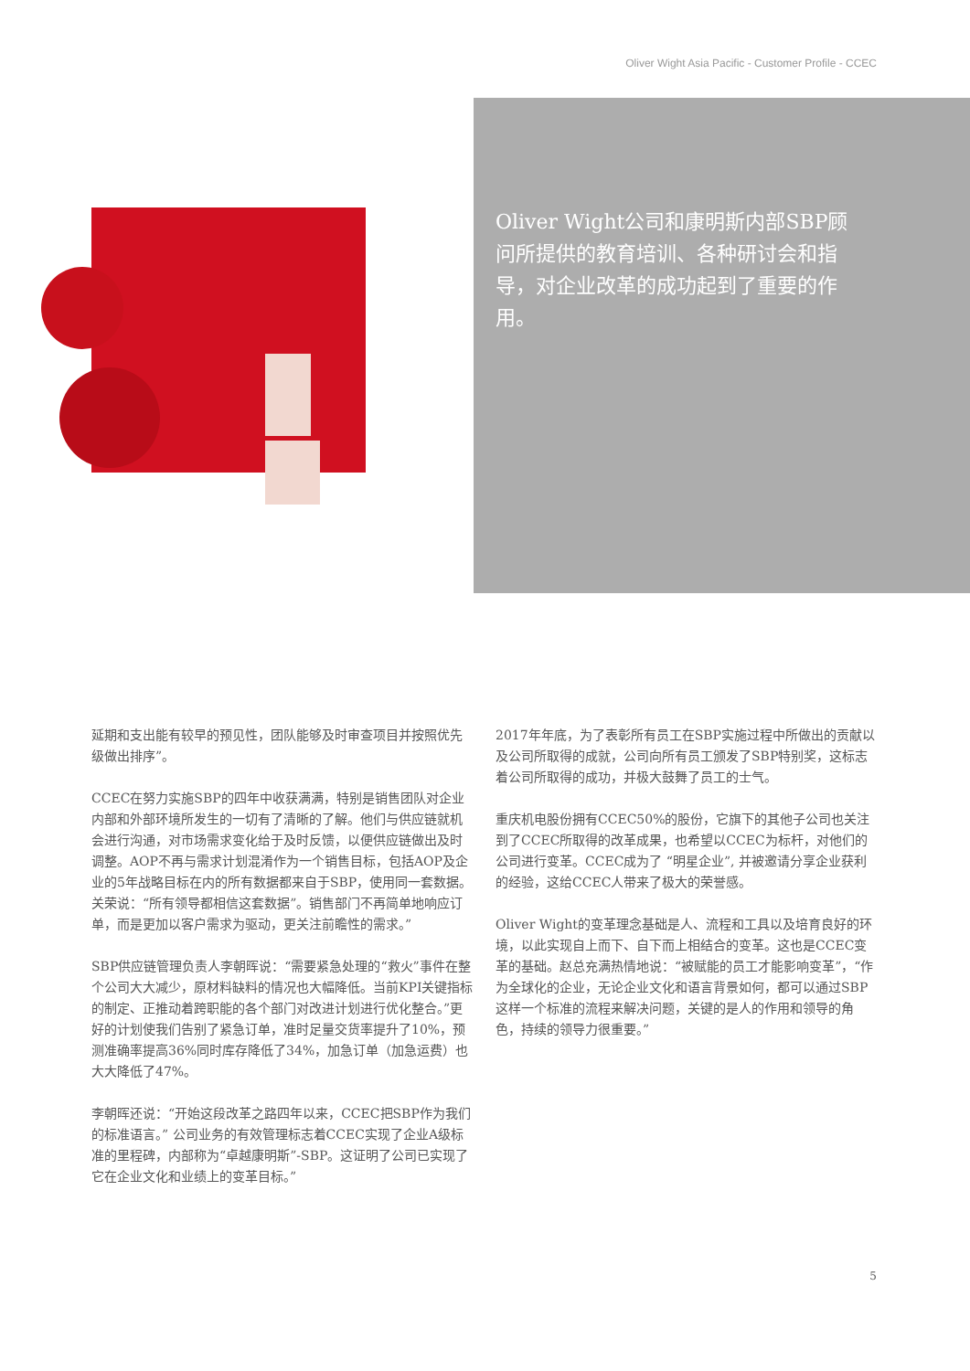Oliver Wight Asia Pacific - Customer Profile - CCEC
Oliver Wight公司和康明斯内部SBP顾问所提供的教育培训、各种研讨会和指导，对企业改革的成功起到了重要的作用。
延期和支出能有较早的预见性，团队能够及时审查项目并按照优先级做出排序”。
CCEC在努力实施SBP的四年中收获满满，特别是销售团队对企业内部和外部环境所发生的一切有了清晰的了解。他们与供应链就机会进行沟通，对市场需求变化给于及时反馈，以便供应链做出及时调整。AOP不再与需求计划混淆作为一个销售目标，包括AOP及企业的5年战略目标在内的所有数据都来自于SBP，使用同一套数据。关荣说：“所有领导都相信这套数据”。销售部门不再简单地响应订单，而是更加以客户需求为驱动，更关注前瞻性的需求。”
SBP供应链管理负责人李朝晖说：“需要紧急处理的“救火”事件在整个公司大大减少，原材料缺料的情况也大幅降低。当前KPI关键指标的制定、正推动着跨职能的各个部门对改进计划进行优化整合。”更好的计划使我们告别了紧急订单，准时足量交货率提升了10%，预测准确率提高36%同时库存降低了34%，加急订单（加急运费）也大大降低了47%。
李朝晖还说：“开始这段改革之路四年以来，CCEC把SBP作为我们的标准语言。” 公司业务的有效管理标志着CCEC实现了企业A级标准的里程碑，内部称为“卓越康明斯”-SBP。这证明了公司已实现了它在企业文化和业绩上的变革目标。”
2017年年底，为了表彰所有员工在SBP实施过程中所做出的贡献以及公司所取得的成就，公司向所有员工颁发了SBP特别奖，这标志着公司所取得的成功，并极大鼓舞了员工的士气。
重庆机电股份拥有CCEC50%的股份，它旗下的其他子公司也关注到了CCEC所取得的改革成果，也希望以CCEC为标杆，对他们的公司进行变革。CCEC成为了 “明星企业”, 并被邀请分享企业获利的经验，这给CCEC人带来了极大的荣誉感。
Oliver Wight的变革理念基础是人、流程和工具以及培育良好的环境，以此实现自上而下、自下而上相结合的变革。这也是CCEC变革的基础。赵总充满热情地说：“被赋能的员工才能影响变革”，“作为全球化的企业，无论企业文化和语言背景如何，都可以通过SBP这样一个标准的流程来解决问题，关键的是人的作用和领导的角色，持续的领导力很重要。”
5